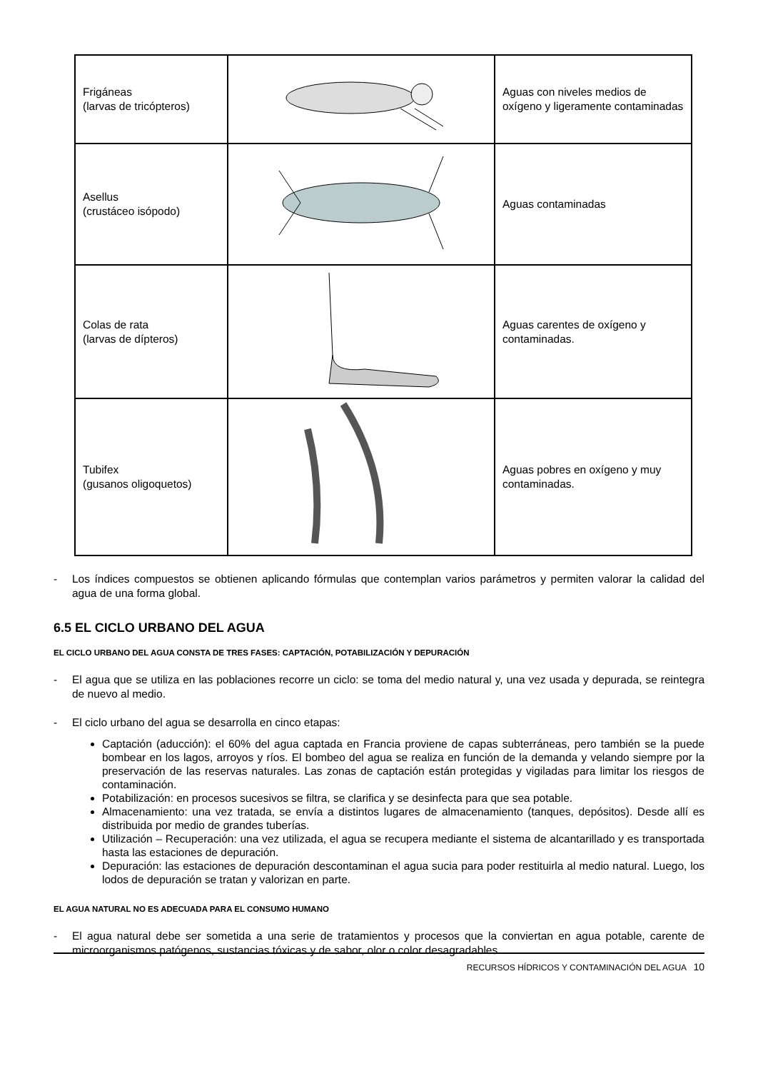| Frigáneas (larvas de tricópteros) | | Aguas con niveles medios de oxígeno y ligeramente contaminadas |
| Asellus (crustáceo isópodo) | | Aguas contaminadas |
| Colas de rata (larvas de dípteros) | | Aguas carentes de oxígeno y contaminadas. |
| Tubifex (gusanos oligoquetos) | | Aguas pobres en oxígeno y muy contaminadas. |
- Los índices compuestos se obtienen aplicando fórmulas que contemplan varios parámetros y permiten valorar la calidad del agua de una forma global.
6.5 EL CICLO URBANO DEL AGUA
EL CICLO URBANO DEL AGUA CONSTA DE TRES FASES: CAPTACIÓN, POTABILIZACIÓN Y DEPURACIÓN
- El agua que se utiliza en las poblaciones recorre un ciclo: se toma del medio natural y, una vez usada y depurada, se reintegra de nuevo al medio.
- El ciclo urbano del agua se desarrolla en cinco etapas:
Captación (aducción): el 60% del agua captada en Francia proviene de capas subterráneas, pero también se la puede bombear en los lagos, arroyos y ríos. El bombeo del agua se realiza en función de la demanda y velando siempre por la preservación de las reservas naturales. Las zonas de captación están protegidas y vigiladas para limitar los riesgos de contaminación.
Potabilización: en procesos sucesivos se filtra, se clarifica y se desinfecta para que sea potable.
Almacenamiento: una vez tratada, se envía a distintos lugares de almacenamiento (tanques, depósitos). Desde allí es distribuida por medio de grandes tuberías.
Utilización – Recuperación: una vez utilizada, el agua se recupera mediante el sistema de alcantarillado y es transportada hasta las estaciones de depuración.
Depuración: las estaciones de depuración descontaminan el agua sucia para poder restituirla al medio natural. Luego, los lodos de depuración se tratan y valorizan en parte.
EL AGUA NATURAL NO ES ADECUADA PARA EL CONSUMO HUMANO
- El agua natural debe ser sometida a una serie de tratamientos y procesos que la conviertan en agua potable, carente de microorganismos patógenos, sustancias tóxicas y de sabor, olor o color desagradables.
RECURSOS HÍDRICOS Y CONTAMINACIÓN DEL AGUA 10